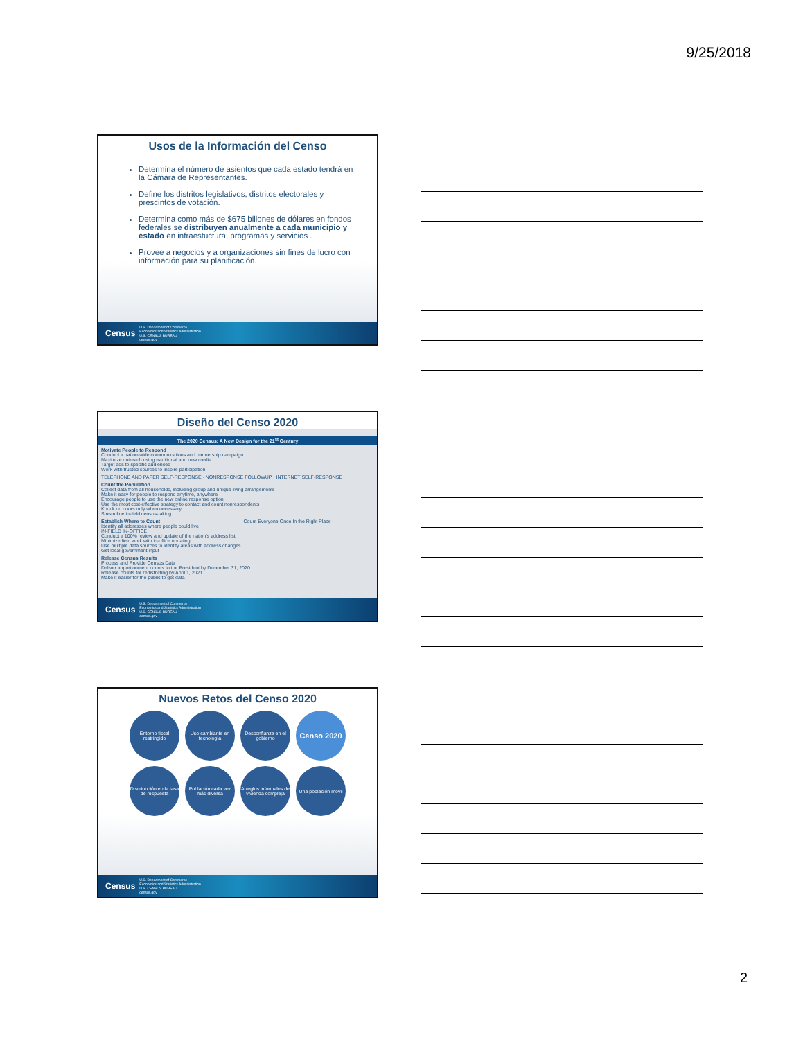9/25/2018
Usos de la Información del Censo
Determina el número de asientos que cada estado tendrá en la Cámara de Representantes.
Define los distritos legislativos, distritos electorales y prescintos de votación.
Determina como más de $675 billones de dólares en fondos federales se distribuyen anualmente a cada municipio y estado en infraestuctura, programas y servicios .
Provee a negocios y a organizaciones sin fines de lucro con información para su planificación.
Census U.S. Department of Commerce
Economics and Statistics Administration
U.S. CENSUS BUREAU
census.gov
Diseño del Censo 2020
The 2020 Census: A New Design for the 21<sup>st</sup> Century
Motivate People to Respond
Conduct a nation-wide communications and partnership campaign
Maximize outreach using traditional and new media
Target ads to specific audiences
Work with trusted sources to inspire participation
TELEPHONE AND PAPER SELF-RESPONSE · NONRESPONSE FOLLOWUP · INTERNET SELF-RESPONSE
Count the Population
Collect data from all households, including group and unique living arrangements
Make it easy for people to respond anytime, anywhere
Encourage people to use the new online response option
Use the most cost-effective strategy to contact and count nonrespondents
Knock on doors only when necessary
Streamline in-field census-taking
Establish Where to Count
Identify all addresses where people could live
IN-FIELD IN-OFFICE
Conduct a 100% review and update of the nation's address list
Minimize field work with in-office updating
Use multiple data sources to identify areas with address changes
Get local government input
Count Everyone Once In the Right Place
Release Census Results
Process and Provide Census Data
Deliver apportionment counts to the President by December 31, 2020
Release counts for redistricting by April 1, 2021
Make it easier for the public to get data
Census U.S. Department of Commerce
Economics and Statistics Administration
U.S. CENSUS BUREAU
census.gov
Nuevos Retos del Censo 2020
Entorno fiscal restringido
Uso cambiante en tecnología
Desconfianza en el gobierno
Censo 2020
Disminución en la tasa de respuesta
Población cada vez más diversa
Arreglos informales de vivienda compleja
Una población móvil
Census U.S. Department of Commerce
Economics and Statistics Administration
U.S. CENSUS BUREAU
census.gov
2